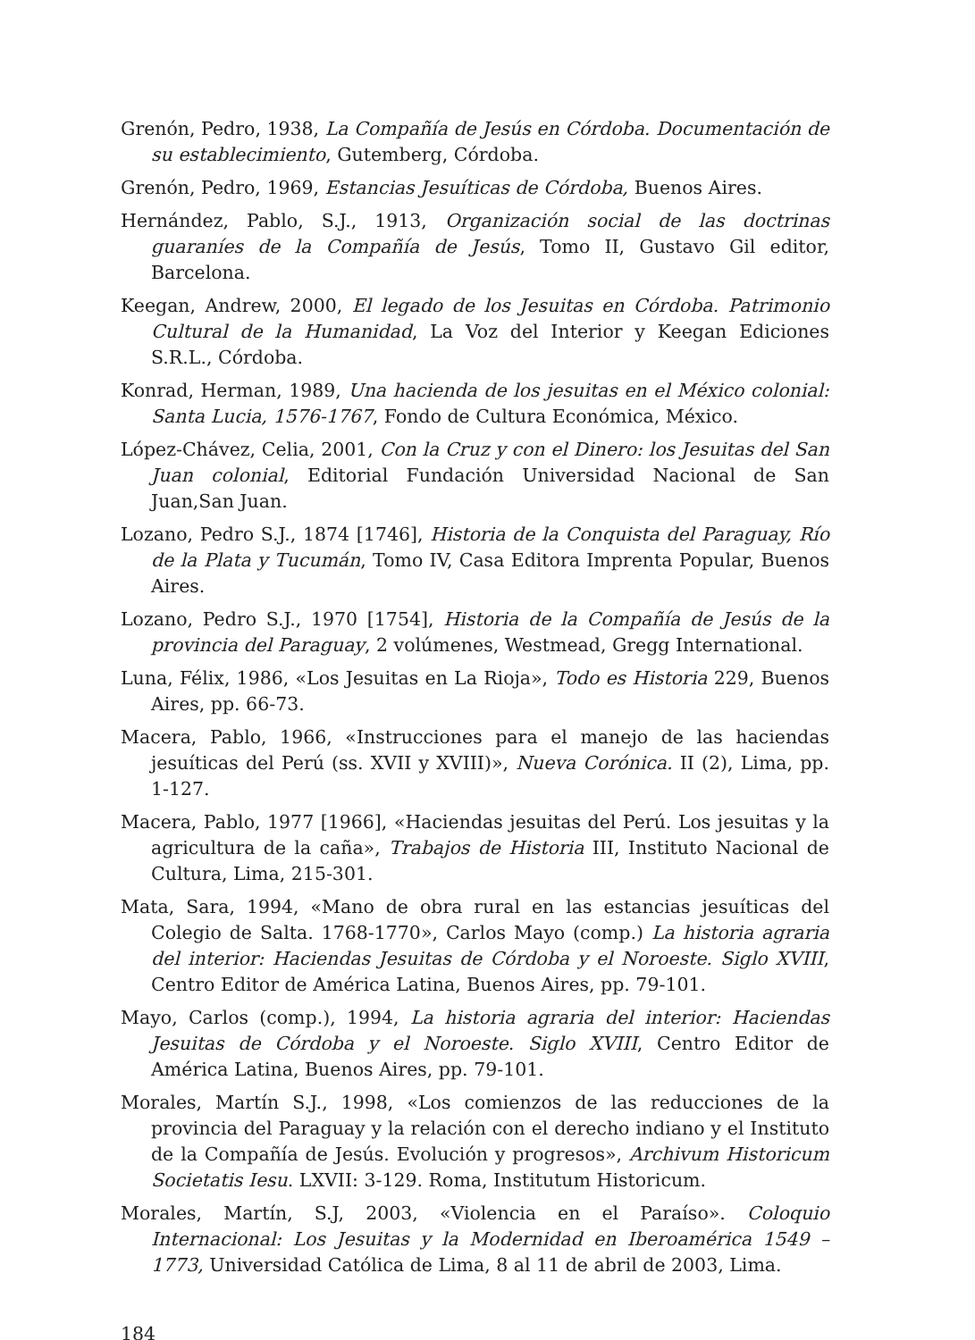Grenón, Pedro, 1938, La Compañía de Jesús en Córdoba. Documentación de su establecimiento, Gutemberg, Córdoba.
Grenón, Pedro, 1969, Estancias Jesuíticas de Córdoba, Buenos Aires.
Hernández, Pablo, S.J., 1913, Organización social de las doctrinas guaraníes de la Compañía de Jesús, Tomo II, Gustavo Gil editor, Barcelona.
Keegan, Andrew, 2000, El legado de los Jesuitas en Córdoba. Patrimonio Cultural de la Humanidad, La Voz del Interior y Keegan Ediciones S.R.L., Córdoba.
Konrad, Herman, 1989, Una hacienda de los jesuitas en el México colonial: Santa Lucia, 1576-1767, Fondo de Cultura Económica, México.
López-Chávez, Celia, 2001, Con la Cruz y con el Dinero: los Jesuitas del San Juan colonial, Editorial Fundación Universidad Nacional de San Juan,San Juan.
Lozano, Pedro S.J., 1874 [1746], Historia de la Conquista del Paraguay, Río de la Plata y Tucumán, Tomo IV, Casa Editora Imprenta Popular, Buenos Aires.
Lozano, Pedro S.J., 1970 [1754], Historia de la Compañía de Jesús de la provincia del Paraguay, 2 volúmenes, Westmead, Gregg International.
Luna, Félix, 1986, «Los Jesuitas en La Rioja», Todo es Historia 229, Buenos Aires, pp. 66-73.
Macera, Pablo, 1966, «Instrucciones para el manejo de las haciendas jesuíticas del Perú (ss. XVII y XVIII)», Nueva Corónica. II (2), Lima, pp. 1-127.
Macera, Pablo, 1977 [1966], «Haciendas jesuitas del Perú. Los jesuitas y la agricultura de la caña», Trabajos de Historia III, Instituto Nacional de Cultura, Lima, 215-301.
Mata, Sara, 1994, «Mano de obra rural en las estancias jesuíticas del Colegio de Salta. 1768-1770», Carlos Mayo (comp.) La historia agraria del interior: Haciendas Jesuitas de Córdoba y el Noroeste. Siglo XVIII, Centro Editor de América Latina, Buenos Aires, pp. 79-101.
Mayo, Carlos (comp.), 1994, La historia agraria del interior: Haciendas Jesuitas de Córdoba y el Noroeste. Siglo XVIII, Centro Editor de América Latina, Buenos Aires, pp. 79-101.
Morales, Martín S.J., 1998, «Los comienzos de las reducciones de la provincia del Paraguay y la relación con el derecho indiano y el Instituto de la Compañía de Jesús. Evolución y progresos», Archivum Historicum Societatis Iesu. LXVII: 3-129. Roma, Institutum Historicum.
Morales, Martín, S.J, 2003, «Violencia en el Paraíso». Coloquio Internacional: Los Jesuitas y la Modernidad en Iberoamérica 1549 – 1773, Universidad Católica de Lima, 8 al 11 de abril de 2003, Lima.
184